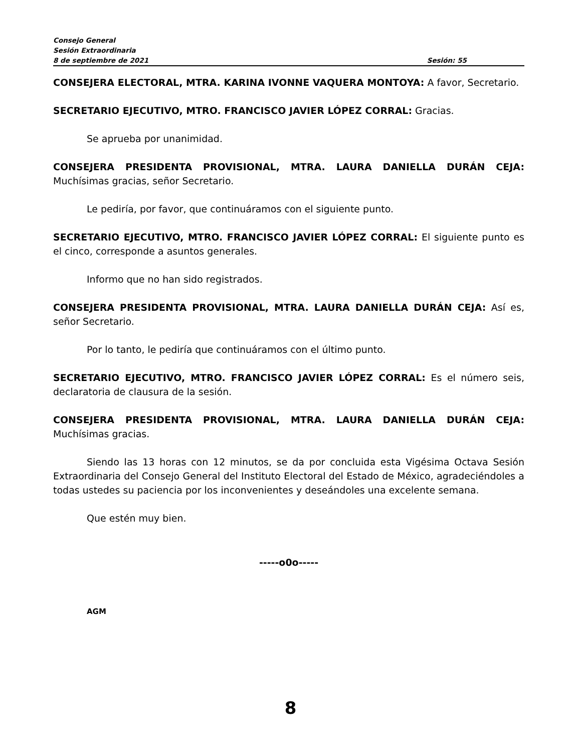Consejo General
Sesión Extraordinaria
8 de septiembre de 2021 Sesión: 55
CONSEJERA ELECTORAL, MTRA. KARINA IVONNE VAQUERA MONTOYA: A favor, Secretario.
SECRETARIO EJECUTIVO, MTRO. FRANCISCO JAVIER LÓPEZ CORRAL: Gracias.
Se aprueba por unanimidad.
CONSEJERA PRESIDENTA PROVISIONAL, MTRA. LAURA DANIELLA DURÁN CEJA: Muchísimas gracias, señor Secretario.
Le pediría, por favor, que continuáramos con el siguiente punto.
SECRETARIO EJECUTIVO, MTRO. FRANCISCO JAVIER LÓPEZ CORRAL: El siguiente punto es el cinco, corresponde a asuntos generales.
Informo que no han sido registrados.
CONSEJERA PRESIDENTA PROVISIONAL, MTRA. LAURA DANIELLA DURÁN CEJA: Así es, señor Secretario.
Por lo tanto, le pediría que continuáramos con el último punto.
SECRETARIO EJECUTIVO, MTRO. FRANCISCO JAVIER LÓPEZ CORRAL: Es el número seis, declaratoria de clausura de la sesión.
CONSEJERA PRESIDENTA PROVISIONAL, MTRA. LAURA DANIELLA DURÁN CEJA: Muchísimas gracias.
Siendo las 13 horas con 12 minutos, se da por concluida esta Vigésima Octava Sesión Extraordinaria del Consejo General del Instituto Electoral del Estado de México, agradeciéndoles a todas ustedes su paciencia por los inconvenientes y deseándoles una excelente semana.
Que estén muy bien.
-----o0o-----
AGM
8